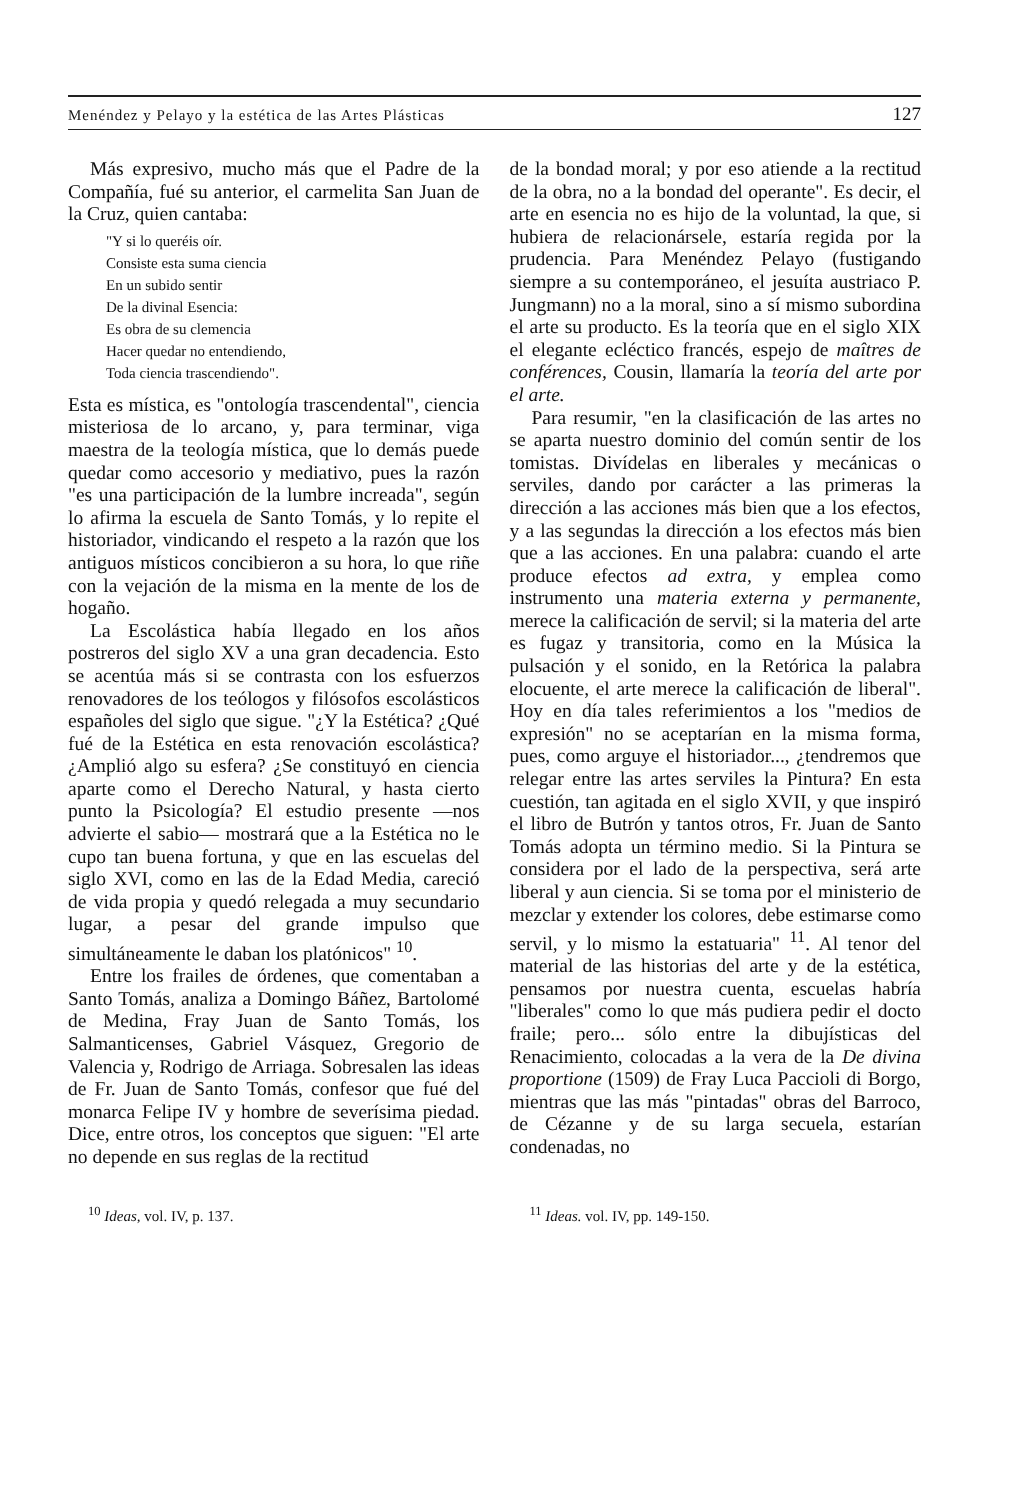Menéndez y Pelayo y la estética de las Artes Plásticas 127
Más expresivo, mucho más que el Padre de la Compañía, fué su anterior, el carmelita San Juan de la Cruz, quien cantaba:
"Y si lo queréis oír.
Consiste esta suma ciencia
En un subido sentir
De la divinal Esencia:
Es obra de su clemencia
Hacer quedar no entendiendo,
Toda ciencia trascendiendo".
Esta es mística, es "ontología trascendental", ciencia misteriosa de lo arcano, y, para terminar, viga maestra de la teología mística, que lo demás puede quedar como accesorio y mediativo, pues la razón "es una participación de la lumbre increada", según lo afirma la escuela de Santo Tomás, y lo repite el historiador, vindicando el respeto a la razón que los antiguos místicos concibieron a su hora, lo que riñe con la vejación de la misma en la mente de los de hogaño.
La Escolástica había llegado en los años postreros del siglo XV a una gran decadencia. Esto se acentúa más si se contrasta con los esfuerzos renovadores de los teólogos y filósofos escolásticos españoles del siglo que sigue. "¿Y la Estética? ¿Qué fué de la Estética en esta renovación escolástica? ¿Amplió algo su esfera? ¿Se constituyó en ciencia aparte como el Derecho Natural, y hasta cierto punto la Psicología? El estudio presente —nos advierte el sabio— mostrará que a la Estética no le cupo tan buena fortuna, y que en las escuelas del siglo XVI, como en las de la Edad Media, careció de vida propia y quedó relegada a muy secundario lugar, a pesar del grande impulso que simultáneamente le daban los platónicos" <sup>10</sup>.
Entre los frailes de órdenes, que comentaban a Santo Tomás, analiza a Domingo Báñez, Bartolomé de Medina, Fray Juan de Santo Tomás, los Salmanticenses, Gabriel Vásquez, Gregorio de Valencia y, Rodrigo de Arriaga. Sobresalen las ideas de Fr. Juan de Santo Tomás, confesor que fué del monarca Felipe IV y hombre de severísima piedad. Dice, entre otros, los conceptos que siguen: "El arte no depende en sus reglas de la rectitud
de la bondad moral; y por eso atiende a la rectitud de la obra, no a la bondad del operante". Es decir, el arte en esencia no es hijo de la voluntad, la que, si hubiera de relacionársele, estaría regida por la prudencia. Para Menéndez Pelayo (fustigando siempre a su contemporáneo, el jesuíta austriaco P. Jungmann) no a la moral, sino a sí mismo subordina el arte su producto. Es la teoría que en el siglo XIX el elegante ecléctico francés, espejo de maîtres de conférences, Cousin, llamaría la teoría del arte por el arte.
Para resumir, "en la clasificación de las artes no se aparta nuestro dominio del común sentir de los tomistas. Divídelas en liberales y mecánicas o serviles, dando por carácter a las primeras la dirección a las acciones más bien que a los efectos, y a las segundas la dirección a los efectos más bien que a las acciones. En una palabra: cuando el arte produce efectos ad extra, y emplea como instrumento una materia externa y permanente, merece la calificación de servil; si la materia del arte es fugaz y transitoria, como en la Música la pulsación y el sonido, en la Retórica la palabra elocuente, el arte merece la calificación de liberal". Hoy en día tales referimientos a los "medios de expresión" no se aceptarían en la misma forma, pues, como arguye el historiador..., ¿tendremos que relegar entre las artes serviles la Pintura? En esta cuestión, tan agitada en el siglo XVII, y que inspiró el libro de Butrón y tantos otros, Fr. Juan de Santo Tomás adopta un término medio. Si la Pintura se considera por el lado de la perspectiva, será arte liberal y aun ciencia. Si se toma por el ministerio de mezclar y extender los colores, debe estimarse como servil, y lo mismo la estatuaria" <sup>11</sup>. Al tenor del material de las historias del arte y de la estética, pensamos por nuestra cuenta, escuelas habría "liberales" como lo que más pudiera pedir el docto fraile; pero... sólo entre la dibujísticas del Renacimiento, colocadas a la vera de la De divina proportione (1509) de Fray Luca Paccioli di Borgo, mientras que las más "pintadas" obras del Barroco, de Cézanne y de su larga secuela, estarían condenadas, no
<sup>10</sup> Ideas, vol. IV, p. 137. <sup>11</sup> Ideas. vol. IV, pp. 149-150.